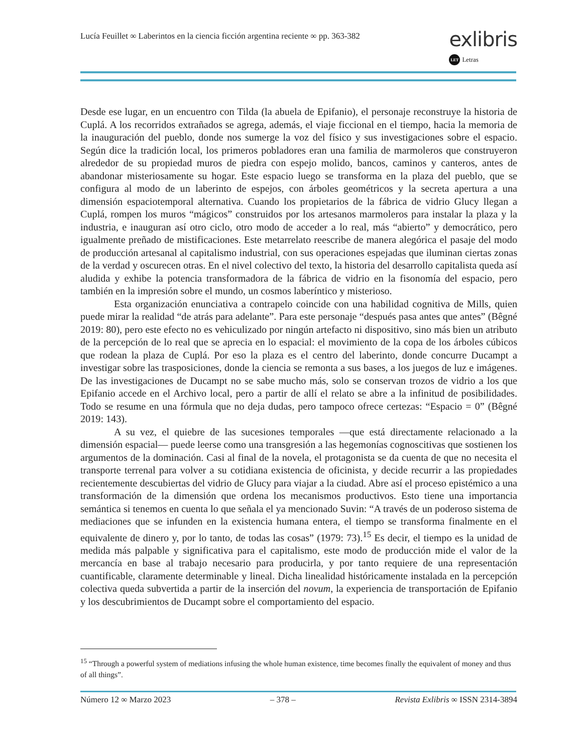Lucía Feuillet ∞ Laberintos en la ciencia ficción argentina reciente ∞ pp. 363-382
exlibris
LET Letras
Desde ese lugar, en un encuentro con Tilda (la abuela de Epifanio), el personaje reconstruye la historia de Cuplá. A los recorridos extrañados se agrega, además, el viaje ficcional en el tiempo, hacia la memoria de la inauguración del pueblo, donde nos sumerge la voz del físico y sus investigaciones sobre el espacio. Según dice la tradición local, los primeros pobladores eran una familia de marmoleros que construyeron alrededor de su propiedad muros de piedra con espejo molido, bancos, caminos y canteros, antes de abandonar misteriosamente su hogar. Este espacio luego se transforma en la plaza del pueblo, que se configura al modo de un laberinto de espejos, con árboles geométricos y la secreta apertura a una dimensión espaciotemporal alternativa. Cuando los propietarios de la fábrica de vidrio Glucy llegan a Cuplá, rompen los muros “mágicos” construidos por los artesanos marmoleros para instalar la plaza y la industria, e inauguran así otro ciclo, otro modo de acceder a lo real, más “abierto” y democrático, pero igualmente preñado de mistificaciones. Este metarrelato reescribe de manera alegórica el pasaje del modo de producción artesanal al capitalismo industrial, con sus operaciones espejadas que iluminan ciertas zonas de la verdad y oscurecen otras. En el nivel colectivo del texto, la historia del desarrollo capitalista queda así aludida y exhibe la potencia transformadora de la fábrica de vidrio en la fisonomía del espacio, pero también en la impresión sobre el mundo, un cosmos laberíntico y misterioso.
Esta organización enunciativa a contrapelo coincide con una habilidad cognitiva de Mills, quien puede mirar la realidad “de atrás para adelante”. Para este personaje “después pasa antes que antes” (Bêgné 2019: 80), pero este efecto no es vehiculizado por ningún artefacto ni dispositivo, sino más bien un atributo de la percepción de lo real que se aprecia en lo espacial: el movimiento de la copa de los árboles cúbicos que rodean la plaza de Cuplá. Por eso la plaza es el centro del laberinto, donde concurre Ducampt a investigar sobre las trasposiciones, donde la ciencia se remonta a sus bases, a los juegos de luz e imágenes. De las investigaciones de Ducampt no se sabe mucho más, solo se conservan trozos de vidrio a los que Epifanio accede en el Archivo local, pero a partir de allí el relato se abre a la infinitud de posibilidades. Todo se resume en una fórmula que no deja dudas, pero tampoco ofrece certezas: “Espacio = 0” (Bêgné 2019: 143).
A su vez, el quiebre de las sucesiones temporales —que está directamente relacionado a la dimensión espacial— puede leerse como una transgresión a las hegemonías cognoscitivas que sostienen los argumentos de la dominación. Casi al final de la novela, el protagonista se da cuenta de que no necesita el transporte terrenal para volver a su cotidiana existencia de oficinista, y decide recurrir a las propiedades recientemente descubiertas del vidrio de Glucy para viajar a la ciudad. Abre así el proceso epistémico a una transformación de la dimensión que ordena los mecanismos productivos. Esto tiene una importancia semántica si tenemos en cuenta lo que señala el ya mencionado Suvin: “A través de un poderoso sistema de mediaciones que se infunden en la existencia humana entera, el tiempo se transforma finalmente en el equivalente de dinero y, por lo tanto, de todas las cosas” (1979: 73).<sup>15</sup> Es decir, el tiempo es la unidad de medida más palpable y significativa para el capitalismo, este modo de producción mide el valor de la mercancía en base al trabajo necesario para producirla, y por tanto requiere de una representación cuantificable, claramente determinable y lineal. Dicha linealidad históricamente instalada en la percepción colectiva queda subvertida a partir de la inserción del novum, la experiencia de transportación de Epifanio y los descubrimientos de Ducampt sobre el comportamiento del espacio.
<sup>15</sup> “Through a powerful system of mediations infusing the whole human existence, time becomes finally the equivalent of money and thus of all things”.
Número 12 ∞ Marzo 2023 – 378 – Revista Exlibris ∞ ISSN 2314-3894